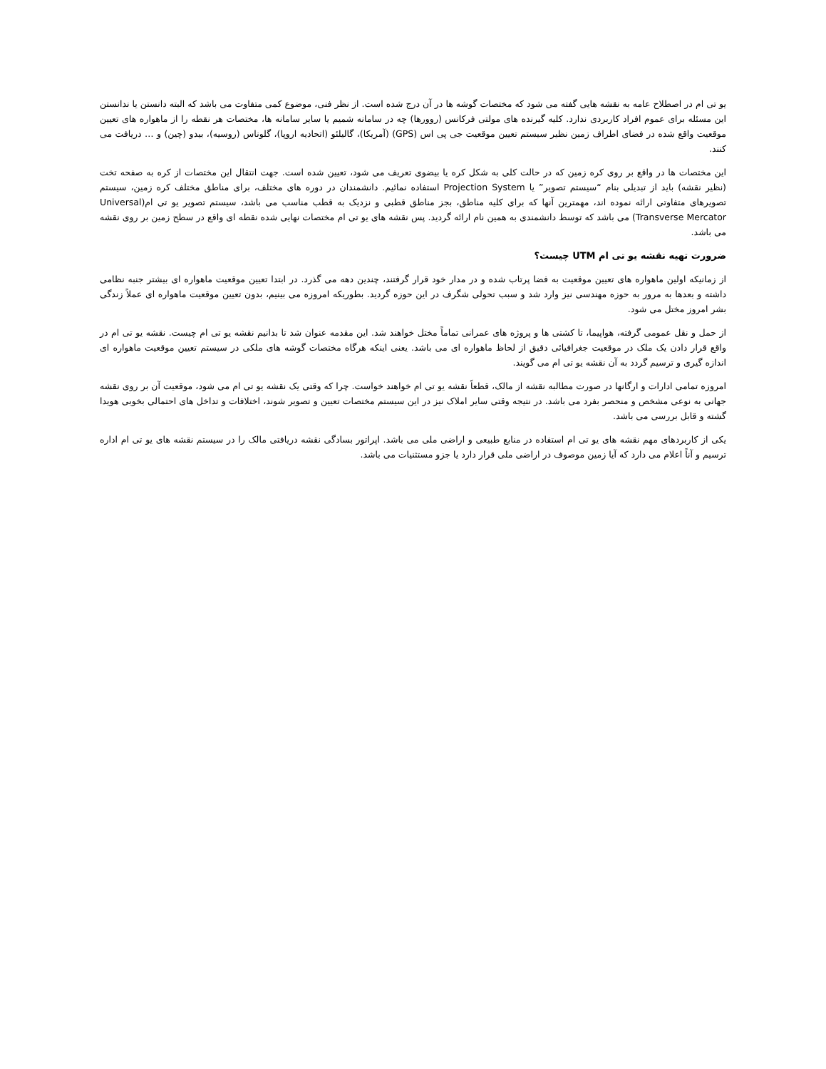یو تی ام در اصطلاح عامه به نقشه هایی گفته می شود که مختصات گوشه ها در آن درج شده است. از نظر فنی، موضوع کمی متفاوت می باشد که البته دانستن یا ندانستن این مسئله برای عموم افراد کاربردی ندارد. کلیه گیرنده های مولتی فرکانس (روورها) چه در سامانه شمیم یا سایر سامانه ها، مختصات هر نقطه را از ماهواره های تعیین موقعیت واقع شده در فضای اطراف زمین نظیر سیستم تعیین موقعیت جی پی اس (GPS) (آمریکا)، گالیلئو (اتحادیه اروپا)، گلوناس (روسیه)، بیدو (چین) و … دریافت می کنند.
این مختصات ها در واقع بر روی کره زمین که در حالت کلی به شکل کره یا بیضوی تعریف می شود، تعیین شده است. جهت انتقال این مختصات از کره به صفحه تخت (نظیر نقشه) باید از تبدیلی بنام “سیستم تصویر” یا Projection System استفاده نمائیم. دانشمندان در دوره های مختلف، برای مناطق مختلف کره زمین، سیستم تصویرهای متفاوتی ارائه نموده اند، مهمترین آنها که برای کلیه مناطق، بجز مناطق قطبی و نزدیک به قطب مناسب می باشد، سیستم تصویر یو تی ام(Universal Transverse Mercator) می باشد که توسط دانشمندی به همین نام ارائه گردید. پس نقشه های یو تی ام مختصات نهایی شده نقطه ای واقع در سطح زمین بر روی نقشه می باشد.
ضرورت تهیه نقشه یو تی ام UTM چیست؟
از زمانیکه اولین ماهواره های تعیین موقعیت به فضا پرتاب شده و در مدار خود قرار گرفتند، چندین دهه می گذرد. در ابتدا تعیین موقعیت ماهواره ای بیشتر جنبه نظامی داشته و بعدها به مرور به حوزه مهندسی نیز وارد شد و سبب تحولی شگرف در این حوزه گردید. بطوریکه امروزه می بینیم، بدون تعیین موقعیت ماهواره ای عملاً زندگی بشر امروز مختل می شود.
از حمل و نقل عمومی گرفته، هواپیما، تا کشتی ها و پروژه های عمرانی تماماً مختل خواهند شد. این مقدمه عنوان شد تا بدانیم نقشه یو تی ام چیست. نقشه یو تی ام در واقع قرار دادن یک ملک در موقعیت جغرافیائی دقیق از لحاظ ماهواره ای می باشد. یعنی اینکه هرگاه مختصات گوشه های ملکی در سیستم تعیین موقعیت ماهواره ای اندازه گیری و ترسیم گردد به آن نقشه یو تی ام می گویند.
امروزه تمامی ادارات و ارگانها در صورت مطالبه نقشه از مالک، قطعاً نقشه یو تی ام خواهند خواست. چرا که وقتی یک نقشه یو تی ام می شود، موقعیت آن بر روی نقشه جهانی به نوعی مشخص و منحصر بفرد می باشد. در نتیجه وقتی سایر املاک نیز در این سیستم مختصات تعیین و تصویر شوند، اختلافات و تداخل های احتمالی بخوبی هویدا گشته و قابل بررسی می باشد.
یکی از کاربردهای مهم نقشه های یو تی ام استفاده در منابع طبیعی و اراضی ملی می باشد. اپراتور بسادگی نقشه دریافتی مالک را در سیستم نقشه های یو تی ام اداره ترسیم و آناً اعلام می دارد که آیا زمین موصوف در اراضی ملی قرار دارد یا جزو مستثنیات می باشد.